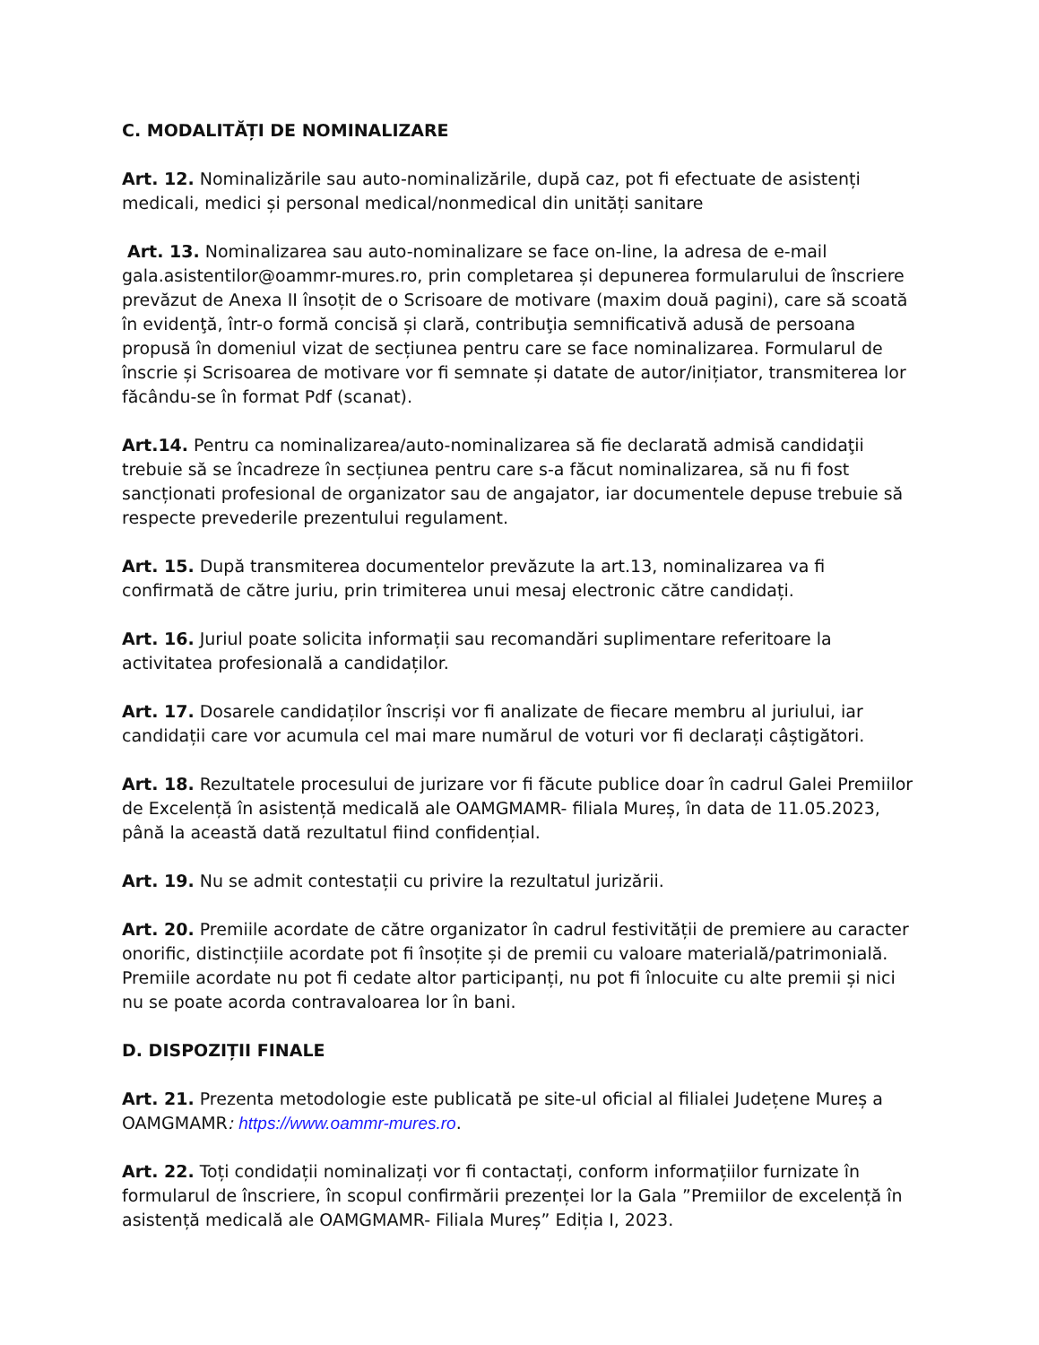C. MODALITĂȚI DE NOMINALIZARE
Art. 12. Nominalizările sau auto-nominalizările, după caz, pot fi efectuate de asistenți medicali, medici și personal medical/nonmedical din unități sanitare
Art. 13. Nominalizarea sau auto-nominalizare se face on-line, la adresa de e-mail gala.asistentilor@oammr-mures.ro, prin completarea și depunerea formularului de înscriere prevăzut de Anexa II însoțit de o Scrisoare de motivare (maxim două pagini), care să scoată în evidenţă, într-o formă concisă și clară, contribuţia semnificativă adusă de persoana propusă în domeniul vizat de secțiunea pentru care se face nominalizarea. Formularul de înscrie și Scrisoarea de motivare vor fi semnate și datate de autor/inițiator, transmiterea lor făcându-se în format Pdf (scanat).
Art.14. Pentru ca nominalizarea/auto-nominalizarea să fie declarată admisă candidaţii trebuie să se încadreze în secțiunea pentru care s-a făcut nominalizarea, să nu fi fost sancționati profesional de organizator sau de angajator, iar documentele depuse trebuie să respecte prevederile prezentului regulament.
Art. 15. După transmiterea documentelor prevăzute la art.13, nominalizarea va fi confirmată de către juriu, prin trimiterea unui mesaj electronic către candidați.
Art. 16. Juriul poate solicita informații sau recomandări suplimentare referitoare la activitatea profesională a candidaților.
Art. 17. Dosarele candidaților înscriși vor fi analizate de fiecare membru al juriului, iar candidații care vor acumula cel mai mare numărul de voturi vor fi declarați câștigători.
Art. 18. Rezultatele procesului de jurizare vor fi făcute publice doar în cadrul Galei Premiilor de Excelență în asistență medicală ale OAMGMAMR- filiala Mureș, în data de 11.05.2023, până la această dată rezultatul fiind confidențial.
Art. 19. Nu se admit contestații cu privire la rezultatul jurizării.
Art. 20. Premiile acordate de către organizator în cadrul festivității de premiere au caracter onorific, distincțiile acordate pot fi însoțite și de premii cu valoare materială/patrimonială. Premiile acordate nu pot fi cedate altor participanți, nu pot fi înlocuite cu alte premii și nici nu se poate acorda contravaloarea lor în bani.
D. DISPOZIȚII FINALE
Art. 21. Prezenta metodologie este publicată pe site-ul oficial al filialei Județene Mureș a OAMGMAMR: https://www.oammr-mures.ro.
Art. 22. Toți condidații nominalizați vor fi contactați, conform informațiilor furnizate în formularul de înscriere, în scopul confirmării prezenței lor la Gala ”Premiilor de excelență în asistență medicală ale OAMGMAMR- Filiala Mureș” Ediția I, 2023.